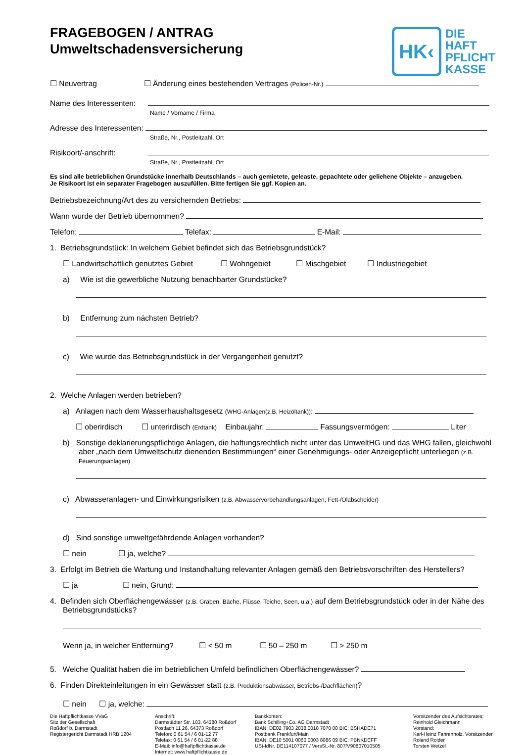FRAGEBOGEN / ANTRAG
Umweltschadensversicherung
HK‹
DIE
HAFT
PFLICHT
KASSE
☐ Neuvertrag ☐ Änderung eines bestehenden Vertrages (Policen-Nr.)
Name des Interessenten:
Name / Vorname / Firma
Adresse des Interessenten:
Straße, Nr., Postleitzahl, Ort
Risikoort/-anschrift:
Straße, Nr., Postleitzahl, Ort
Es sind alle betrieblichen Grundstücke innerhalb Deutschlands – auch gemietete, geleaste, gepachtete oder geliehene Objekte – anzugeben.
Je Risikoort ist ein separater Fragebogen auszufüllen. Bitte fertigen Sie ggf. Kopien an.
Betriebsbezeichnung/Art des zu versichernden Betriebs:
Wann wurde der Betrieb übernommen?
Telefon: Telefax: E-Mail:
1. Betriebsgrundstück: In welchem Gebiet befindet sich das Betriebsgrundstück?
☐ Landwirtschaftlich genutztes Gebiet ☐ Wohngebiet ☐ Mischgebiet ☐ Industriegebiet
a) Wie ist die gewerbliche Nutzung benachbarter Grundstücke?
b) Entfernung zum nächsten Betrieb?
c) Wie wurde das Betriebsgrundstück in der Vergangenheit genutzt?
2. Welche Anlagen werden betrieben?
a) Anlagen nach dem Wasserhaushaltsgesetz (WHG-Anlagen(z.B. Heizöltank)):
☐ oberirdisch ☐ unterirdisch (Erdtank) Einbaujahr: Fassungsvermögen: Liter
b) Sonstige deklarierungspflichtige Anlagen, die haftungsrechtlich nicht unter das UmweltHG und das WHG fallen, gleichwohl aber „nach dem Umweltschutz dienenden Bestimmungen“ einer Genehmigungs- oder Anzeigepflicht unterliegen (z.B. Feuerungsanlagen)
c) Abwasseranlagen- und Einwirkungsrisiken (z.B. Abwasservorbehandlungsanlagen, Fett-/Ölabscheider)
d) Sind sonstige umweltgefährdende Anlagen vorhanden?
☐ nein ☐ ja, welche?
3. Erfolgt im Betrieb die Wartung und Instandhaltung relevanter Anlagen gemäß den Betriebsvorschriften des Herstellers?
☐ ja ☐ nein, Grund:
4. Befinden sich Oberflächengewässer (z.B. Gräben, Bäche, Flüsse, Teiche, Seen, u.ä.) auf dem Betriebsgrundstück oder in der Nähe des Betriebsgrundstücks?
Wenn ja, in welcher Entfernung? ☐ < 50 m ☐ 50 – 250 m ☐ > 250 m
5. Welche Qualität haben die im betrieblichen Umfeld befindlichen Oberflächengewässer?
6. Finden Direkteinleitungen in ein Gewässer statt (z.B. Produktionsabwässer, Betriebs-/Dachflächen)?
☐ nein ☐ ja, welche:
Die Haftpflichtkasse VVaG
Sitz der Gesellschaft
Roßdorf b. Darmstadt
Registergericht Darmstadt HRB 1204
Anschrift:
Darmstädter Str. 103, 64380 Roßdorf
Postfach 11 26, 64373 Roßdorf
Telefon: 0 61 54 / 6 01-12 77
Telefax: 0 61 54 / 6 01-22 88
E-Mail: info@haftpflichtkasse.de
Internet: www.haftpflichtkasse.de
Bankkonten:
Bank Schilling+Co. AG Darmstadt
IBAN: DE02 7903 2038 0018 7070 00 BIC: BSHADE71
Postbank Frankfurt/Main
IBAN: DE10 5001 0060 0003 8086 09 BIC: PBNKDEFF
USt-IdNr. DE114107077 / VersSt.-Nr. 807/V90807010505
Vorsitzender des Aufsichtsrates:
Reinhold Gleichmann
Vorstand:
Karl-Heinz Fahrenholz, Vorsitzender
Roland Roider
Torsten Wetzel